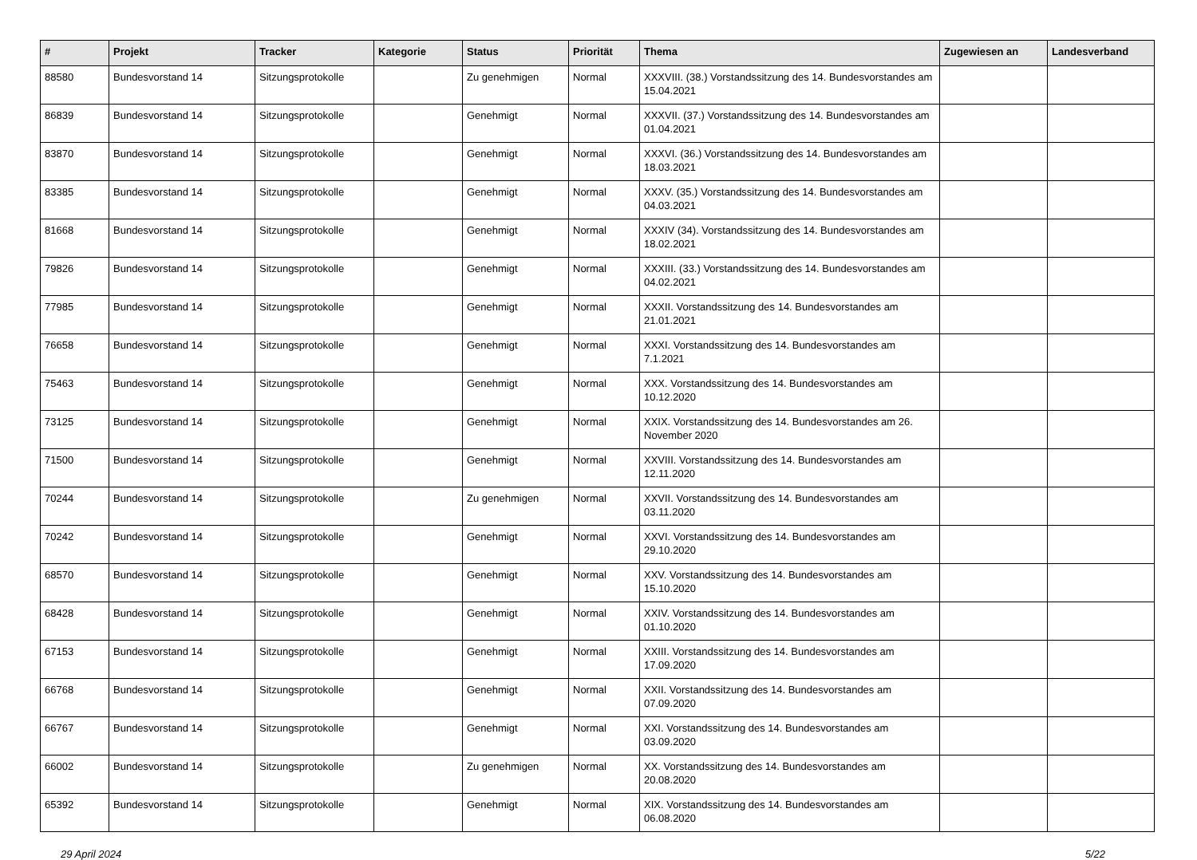| # | Projekt | Tracker | Kategorie | Status | Priorität | Thema | Zugewiesen an | Landesverband |
| --- | --- | --- | --- | --- | --- | --- | --- | --- |
| 88580 | Bundesvorstand 14 | Sitzungsprotokolle | | Zu genehmigen | Normal | XXXVIII. (38.) Vorstandssitzung des 14. Bundesvorstandes am 15.04.2021 | | |
| 86839 | Bundesvorstand 14 | Sitzungsprotokolle | | Genehmigt | Normal | XXXVII. (37.) Vorstandssitzung des 14. Bundesvorstandes am 01.04.2021 | | |
| 83870 | Bundesvorstand 14 | Sitzungsprotokolle | | Genehmigt | Normal | XXXVI. (36.) Vorstandssitzung des 14. Bundesvorstandes am 18.03.2021 | | |
| 83385 | Bundesvorstand 14 | Sitzungsprotokolle | | Genehmigt | Normal | XXXV. (35.) Vorstandssitzung des 14. Bundesvorstandes am 04.03.2021 | | |
| 81668 | Bundesvorstand 14 | Sitzungsprotokolle | | Genehmigt | Normal | XXXIV (34). Vorstandssitzung des 14. Bundesvorstandes am 18.02.2021 | | |
| 79826 | Bundesvorstand 14 | Sitzungsprotokolle | | Genehmigt | Normal | XXXIII. (33.) Vorstandssitzung des 14. Bundesvorstandes am 04.02.2021 | | |
| 77985 | Bundesvorstand 14 | Sitzungsprotokolle | | Genehmigt | Normal | XXXII. Vorstandssitzung des 14. Bundesvorstandes am 21.01.2021 | | |
| 76658 | Bundesvorstand 14 | Sitzungsprotokolle | | Genehmigt | Normal | XXXI. Vorstandssitzung des 14. Bundesvorstandes am 7.1.2021 | | |
| 75463 | Bundesvorstand 14 | Sitzungsprotokolle | | Genehmigt | Normal | XXX. Vorstandssitzung des 14. Bundesvorstandes am 10.12.2020 | | |
| 73125 | Bundesvorstand 14 | Sitzungsprotokolle | | Genehmigt | Normal | XXIX. Vorstandssitzung des 14. Bundesvorstandes am 26. November 2020 | | |
| 71500 | Bundesvorstand 14 | Sitzungsprotokolle | | Genehmigt | Normal | XXVIII. Vorstandssitzung des 14. Bundesvorstandes am 12.11.2020 | | |
| 70244 | Bundesvorstand 14 | Sitzungsprotokolle | | Zu genehmigen | Normal | XXVII. Vorstandssitzung des 14. Bundesvorstandes am 03.11.2020 | | |
| 70242 | Bundesvorstand 14 | Sitzungsprotokolle | | Genehmigt | Normal | XXVI. Vorstandssitzung des 14. Bundesvorstandes am 29.10.2020 | | |
| 68570 | Bundesvorstand 14 | Sitzungsprotokolle | | Genehmigt | Normal | XXV. Vorstandssitzung des 14. Bundesvorstandes am 15.10.2020 | | |
| 68428 | Bundesvorstand 14 | Sitzungsprotokolle | | Genehmigt | Normal | XXIV. Vorstandssitzung des 14. Bundesvorstandes am 01.10.2020 | | |
| 67153 | Bundesvorstand 14 | Sitzungsprotokolle | | Genehmigt | Normal | XXIII. Vorstandssitzung des 14. Bundesvorstandes am 17.09.2020 | | |
| 66768 | Bundesvorstand 14 | Sitzungsprotokolle | | Genehmigt | Normal | XXII. Vorstandssitzung des 14. Bundesvorstandes am 07.09.2020 | | |
| 66767 | Bundesvorstand 14 | Sitzungsprotokolle | | Genehmigt | Normal | XXI. Vorstandssitzung des 14. Bundesvorstandes am 03.09.2020 | | |
| 66002 | Bundesvorstand 14 | Sitzungsprotokolle | | Zu genehmigen | Normal | XX. Vorstandssitzung des 14. Bundesvorstandes am 20.08.2020 | | |
| 65392 | Bundesvorstand 14 | Sitzungsprotokolle | | Genehmigt | Normal | XIX. Vorstandssitzung des 14. Bundesvorstandes am 06.08.2020 | | |
29 April 2024 5/22